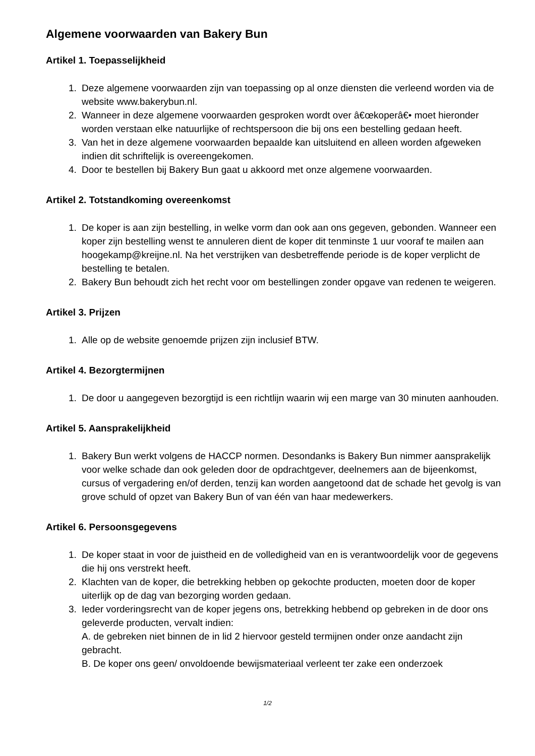Algemene voorwaarden van Bakery Bun
Artikel 1. Toepasselijkheid
1. Deze algemene voorwaarden zijn van toepassing op al onze diensten die verleend worden via de website www.bakerybun.nl.
2. Wanneer in deze algemene voorwaarden gesproken wordt over â€œkoperâ€• moet hieronder worden verstaan elke natuurlijke of rechtspersoon die bij ons een bestelling gedaan heeft.
3. Van het in deze algemene voorwaarden bepaalde kan uitsluitend en alleen worden afgeweken indien dit schriftelijk is overeengekomen.
4. Door te bestellen bij Bakery Bun gaat u akkoord met onze algemene voorwaarden.
Artikel 2. Totstandkoming overeenkomst
1. De koper is aan zijn bestelling, in welke vorm dan ook aan ons gegeven, gebonden. Wanneer een koper zijn bestelling wenst te annuleren dient de koper dit tenminste 1 uur vooraf te mailen aan hoogekamp@kreijne.nl. Na het verstrijken van desbetreffende periode is de koper verplicht de bestelling te betalen.
2. Bakery Bun behoudt zich het recht voor om bestellingen zonder opgave van redenen te weigeren.
Artikel 3. Prijzen
1. Alle op de website genoemde prijzen zijn inclusief BTW.
Artikel 4. Bezorgtermijnen
1. De door u aangegeven bezorgtijd is een richtlijn waarin wij een marge van 30 minuten aanhouden.
Artikel 5. Aansprakelijkheid
1. Bakery Bun werkt volgens de HACCP normen. Desondanks is Bakery Bun nimmer aansprakelijk voor welke schade dan ook geleden door de opdrachtgever, deelnemers aan de bijeenkomst, cursus of vergadering en/of derden, tenzij kan worden aangetoond dat de schade het gevolg is van grove schuld of opzet van Bakery Bun of van één van haar medewerkers.
Artikel 6. Persoonsgegevens
1. De koper staat in voor de juistheid en de volledigheid van en is verantwoordelijk voor de gegevens die hij ons verstrekt heeft.
2. Klachten van de koper, die betrekking hebben op gekochte producten, moeten door de koper uiterlijk op de dag van bezorging worden gedaan.
3. Ieder vorderingsrecht van de koper jegens ons, betrekking hebbend op gebreken in de door ons geleverde producten, vervalt indien:
A. de gebreken niet binnen de in lid 2 hiervoor gesteld termijnen onder onze aandacht zijn gebracht.
B. De koper ons geen/ onvoldoende bewijsmateriaal verleent ter zake een onderzoek
1/2